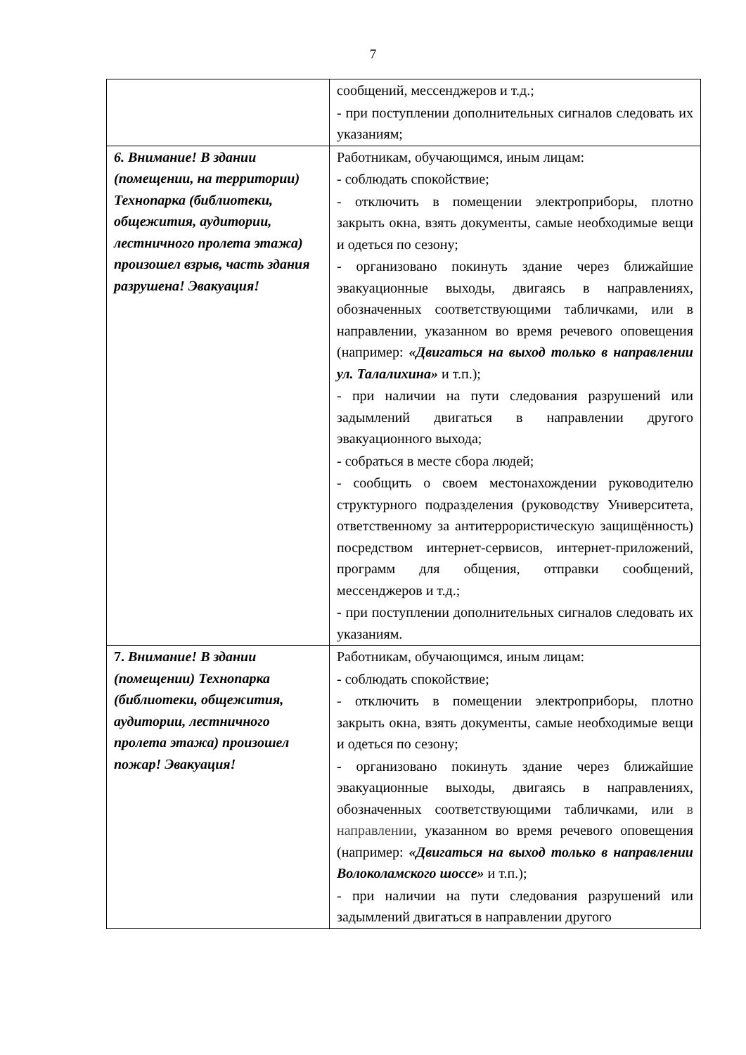7
| | сообщений, мессенджеров и т.д.; - при поступлении дополнительных сигналов следовать их указаниям; |
| 6. Внимание! В здании (помещении, на территории) Технопарка (библиотеки, общежития, аудитории, лестничного пролета этажа) произошел взрыв, часть здания разрушена! Эвакуация! | Работникам, обучающимся, иным лицам: - соблюдать спокойствие; - отключить в помещении электроприборы, плотно закрыть окна, взять документы, самые необходимые вещи и одеться по сезону; - организовано покинуть здание через ближайшие эвакуационные выходы, двигаясь в направлениях, обозначенных соответствующими табличками, или в направлении, указанном во время речевого оповещения (например: «Двигаться на выход только в направлении ул. Талалихина» и т.п.); - при наличии на пути следования разрушений или задымлений двигаться в направлении другого эвакуационного выхода; - собраться в месте сбора людей; - сообщить о своем местонахождении руководителю структурного подразделения (руководству Университета, ответственному за антитеррористическую защищённость) посредством интернет-сервисов, интернет-приложений, программ для общения, отправки сообщений, мессенджеров и т.д.; - при поступлении дополнительных сигналов следовать их указаниям. |
| 7. Внимание! В здании (помещении) Технопарка (библиотеки, общежития, аудитории, лестничного пролета этажа) произошел пожар! Эвакуация! | Работникам, обучающимся, иным лицам: - соблюдать спокойствие; - отключить в помещении электроприборы, плотно закрыть окна, взять документы, самые необходимые вещи и одеться по сезону; - организовано покинуть здание через ближайшие эвакуационные выходы, двигаясь в направлениях, обозначенных соответствующими табличками, или в направлении , указанном во время речевого оповещения (например: «Двигаться на выход только в направлении Волоколамского шоссе» и т.п.); - при наличии на пути следования разрушений или задымлений двигаться в направлении другого |